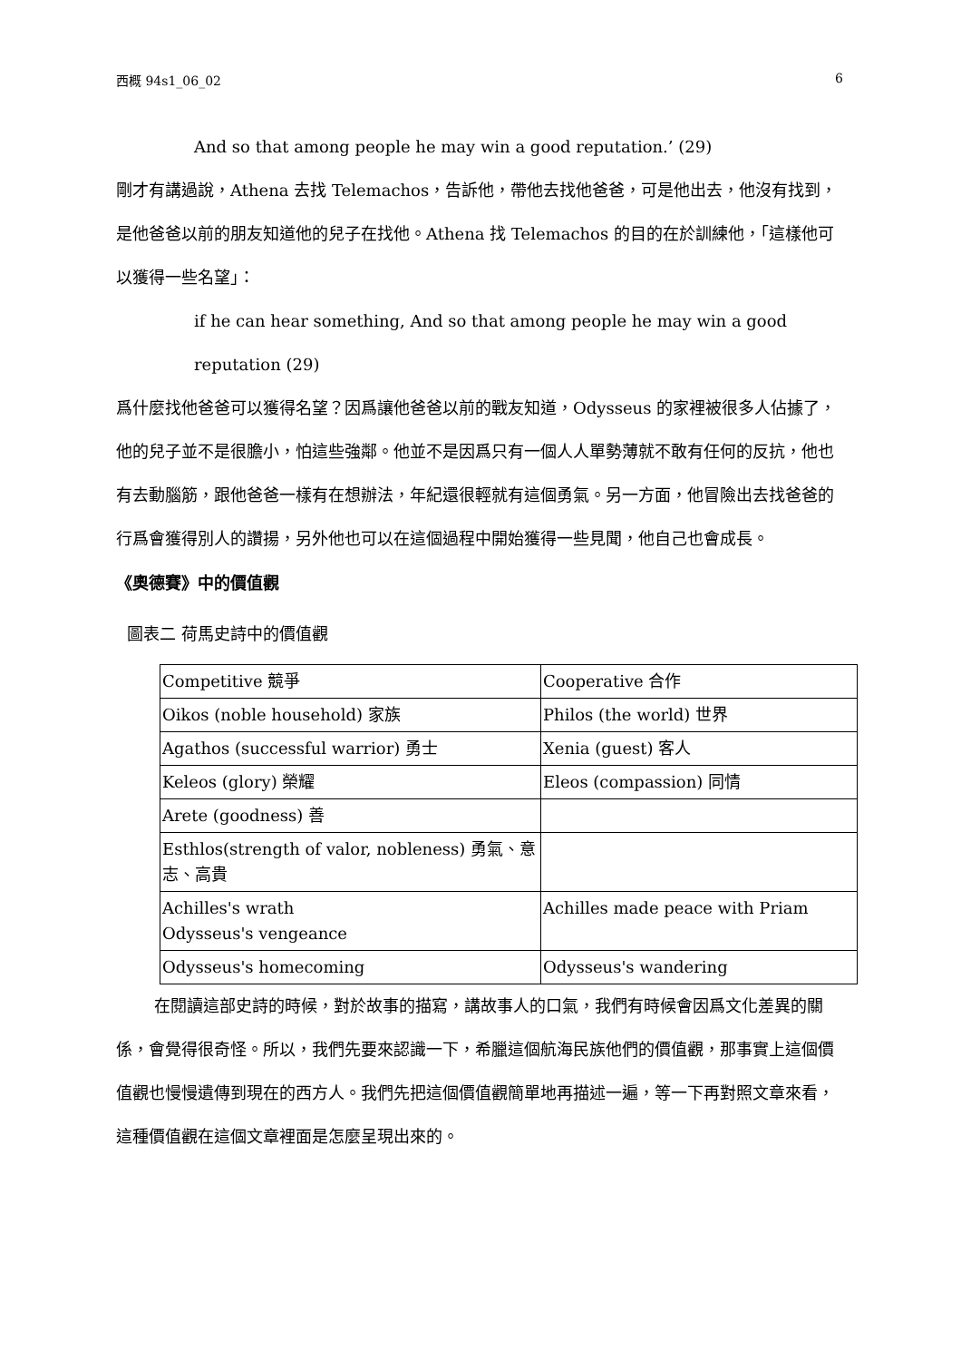西概 94s1_06_02 6
And so that among people he may win a good reputation.’ (29)
剛才有講過說，Athena 去找 Telemachos，告訴他，帶他去找他爸爸，可是他出去，他沒有找到，是他爸爸以前的朋友知道他的兒子在找他。Athena 找 Telemachos 的目的在於訓練他，「這樣他可以獲得一些名望」：
if he can hear something, And so that among people he may win a good reputation (29)
爲什麼找他爸爸可以獲得名望？因爲讓他爸爸以前的戰友知道，Odysseus 的家裡被很多人佔據了，他的兒子並不是很膽小，怕這些強鄰。他並不是因爲只有一個人人單勢薄就不敢有任何的反抗，他也有去動腦筋，跟他爸爸一樣有在想辦法，年紀還很輕就有這個勇氣。另一方面，他冒險出去找爸爸的行爲會獲得別人的讚揚，另外他也可以在這個過程中開始獲得一些見聞，他自己也會成長。
《奧德賽》中的價值觀
圖表二 荷馬史詩中的價值觀
| Competitive 競爭 | Cooperative 合作 |
| Oikos (noble household) 家族 | Philos (the world) 世界 |
| Agathos (successful warrior) 勇士 | Xenia (guest) 客人 |
| Keleos (glory) 榮耀 | Eleos (compassion) 同情 |
| Arete (goodness) 善 | |
| Esthlos(strength of valor, nobleness) 勇氣、意志、高貴 | |
| Achilles's wrath Odysseus's vengeance | Achilles made peace with Priam |
| Odysseus's homecoming | Odysseus's wandering |
在閱讀這部史詩的時候，對於故事的描寫，講故事人的口氣，我們有時候會因爲文化差異的關係，會覺得很奇怪。所以，我們先要來認識一下，希臘這個航海民族他們的價值觀，那事實上這個價值觀也慢慢遺傳到現在的西方人。我們先把這個價值觀簡單地再描述一遍，等一下再對照文章來看，這種價值觀在這個文章裡面是怎麼呈現出來的。